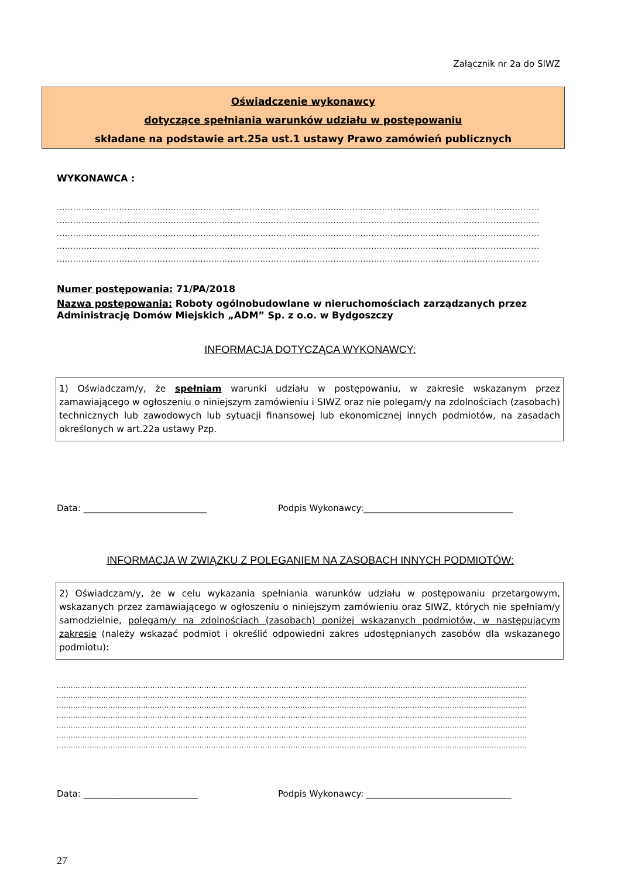Załącznik nr 2a do SIWZ
Oświadczenie wykonawcy
dotyczące spełniania warunków udziału w postępowaniu
składane na podstawie art.25a ust.1 ustawy Prawo zamówień publicznych
WYKONAWCA :
..................................................................................................................................................................................
..................................................................................................................................................................................
..................................................................................................................................................................................
..................................................................................................................................................................................
..................................................................................................................................................................................
Numer postępowania: 71/PA/2018
Nazwa postępowania: Roboty ogólnobudowlane w nieruchomościach zarządzanych przez Administrację Domów Miejskich „ADM” Sp. z o.o. w Bydgoszczy
INFORMACJA DOTYCZĄCA WYKONAWCY:
1) Oświadczam/y, że spełniam warunki udziału w postępowaniu, w zakresie wskazanym przez zamawiającego w ogłoszeniu o niniejszym zamówieniu i SIWZ oraz nie polegam/y na zdolnościach (zasobach) technicznych lub zawodowych lub sytuacji finansowej lub ekonomicznej innych podmiotów, na zasadach określonych w art.22a ustawy Pzp.
Data: ____________________________ Podpis Wykonawcy:__________________________________
INFORMACJA W ZWIĄZKU Z POLEGANIEM NA ZASOBACH INNYCH PODMIOTÓW:
2) Oświadczam/y, że w celu wykazania spełniania warunków udziału w postępowaniu przetargowym, wskazanych przez zamawiającego w ogłoszeniu o niniejszym zamówieniu oraz SIWZ, których nie spełniam/y samodzielnie, polegam/y na zdolnościach (zasobach) poniżej wskazanych podmiotów, w następującym zakresie (należy wskazać podmiot i określić odpowiedni zakres udostępnianych zasobów dla wskazanego podmiotu):
.........................................................................................................................................................................................................
.........................................................................................................................................................................................................
.........................................................................................................................................................................................................
.........................................................................................................................................................................................................
.........................................................................................................................................................................................................
.........................................................................................................................................................................................................
.........................................................................................................................................................................................................
Data: __________________________ Podpis Wykonawcy: _________________________________
27